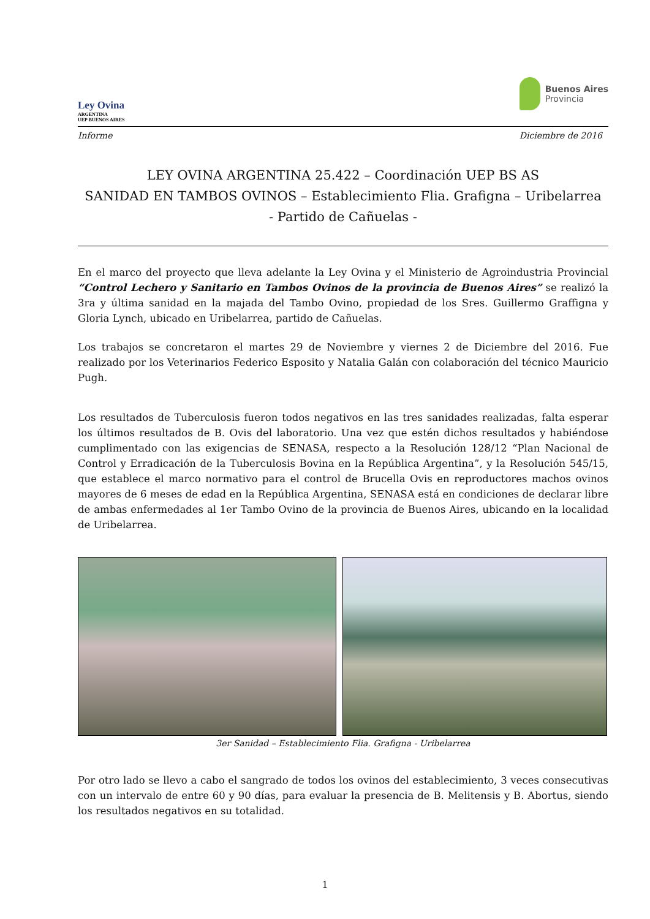Ley Ovina
ARGENTINA
UEP BUENOS AIRES
Buenos Aires
Provincia
Informe Diciembre de 2016
LEY OVINA ARGENTINA 25.422 – Coordinación UEP BS AS
SANIDAD EN TAMBOS OVINOS – Establecimiento Flia. Grafigna – Uribelarrea
- Partido de Cañuelas -
En el marco del proyecto que lleva adelante la Ley Ovina y el Ministerio de Agroindustria Provincial “Control Lechero y Sanitario en Tambos Ovinos de la provincia de Buenos Aires” se realizó la 3ra y última sanidad en la majada del Tambo Ovino, propiedad de los Sres. Guillermo Graffigna y Gloria Lynch, ubicado en Uribelarrea, partido de Cañuelas.
Los trabajos se concretaron el martes 29 de Noviembre y viernes 2 de Diciembre del 2016. Fue realizado por los Veterinarios Federico Esposito y Natalia Galán con colaboración del técnico Mauricio Pugh.
Los resultados de Tuberculosis fueron todos negativos en las tres sanidades realizadas, falta esperar los últimos resultados de B. Ovis del laboratorio. Una vez que estén dichos resultados y habiéndose cumplimentado con las exigencias de SENASA, respecto a la Resolución 128/12 “Plan Nacional de Control y Erradicación de la Tuberculosis Bovina en la República Argentina”, y la Resolución 545/15, que establece el marco normativo para el control de Brucella Ovis en reproductores machos ovinos mayores de 6 meses de edad en la República Argentina, SENASA está en condiciones de declarar libre de ambas enfermedades al 1er Tambo Ovino de la provincia de Buenos Aires, ubicando en la localidad de Uribelarrea.
3er Sanidad – Establecimiento Flia. Grafigna - Uribelarrea
Por otro lado se llevo a cabo el sangrado de todos los ovinos del establecimiento, 3 veces consecutivas con un intervalo de entre 60 y 90 días, para evaluar la presencia de B. Melitensis y B. Abortus, siendo los resultados negativos en su totalidad.
1